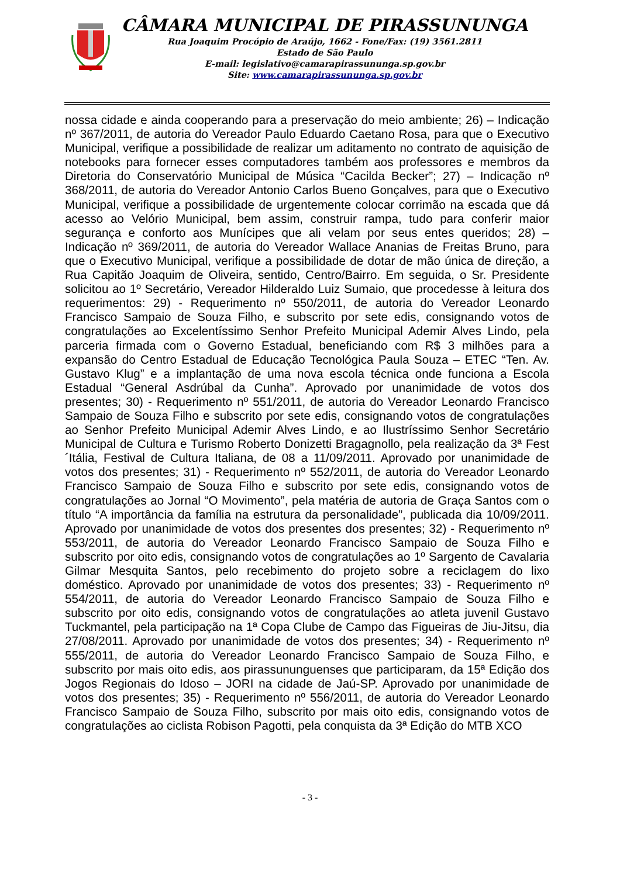CÂMARA MUNICIPAL DE PIRASSUNUNGA
Rua Joaquim Procópio de Araújo, 1662 - Fone/Fax: (19) 3561.2811
Estado de São Paulo
E-mail: legislativo@camarapirassununga.sp.gov.br
Site: www.camarapirassununga.sp.gov.br
nossa cidade e ainda cooperando para a preservação do meio ambiente; 26) – Indicação nº 367/2011, de autoria do Vereador Paulo Eduardo Caetano Rosa, para que o Executivo Municipal, verifique a possibilidade de realizar um aditamento no contrato de aquisição de notebooks para fornecer esses computadores também aos professores e membros da Diretoria do Conservatório Municipal de Música “Cacilda Becker”; 27) – Indicação nº 368/2011, de autoria do Vereador Antonio Carlos Bueno Gonçalves, para que o Executivo Municipal, verifique a possibilidade de urgentemente colocar corrimão na escada que dá acesso ao Velório Municipal, bem assim, construir rampa, tudo para conferir maior segurança e conforto aos Munícipes que ali velam por seus entes queridos; 28) – Indicação nº 369/2011, de autoria do Vereador Wallace Ananias de Freitas Bruno, para que o Executivo Municipal, verifique a possibilidade de dotar de mão única de direção, a Rua Capitão Joaquim de Oliveira, sentido, Centro/Bairro. Em seguida, o Sr. Presidente solicitou ao 1º Secretário, Vereador Hilderaldo Luiz Sumaio, que procedesse à leitura dos requerimentos: 29) - Requerimento nº 550/2011, de autoria do Vereador Leonardo Francisco Sampaio de Souza Filho, e subscrito por sete edis, consignando votos de congratulações ao Excelentíssimo Senhor Prefeito Municipal Ademir Alves Lindo, pela parceria firmada com o Governo Estadual, beneficiando com R$ 3 milhões para a expansão do Centro Estadual de Educação Tecnológica Paula Souza – ETEC “Ten. Av. Gustavo Klug” e a implantação de uma nova escola técnica onde funciona a Escola Estadual “General Asdrúbal da Cunha”. Aprovado por unanimidade de votos dos presentes; 30) - Requerimento nº 551/2011, de autoria do Vereador Leonardo Francisco Sampaio de Souza Filho e subscrito por sete edis, consignando votos de congratulações ao Senhor Prefeito Municipal Ademir Alves Lindo, e ao Ilustríssimo Senhor Secretário Municipal de Cultura e Turismo Roberto Donizetti Bragagnollo, pela realização da 3ª Fest´Itália, Festival de Cultura Italiana, de 08 a 11/09/2011. Aprovado por unanimidade de votos dos presentes; 31) - Requerimento nº 552/2011, de autoria do Vereador Leonardo Francisco Sampaio de Souza Filho e subscrito por sete edis, consignando votos de congratulações ao Jornal “O Movimento”, pela matéria de autoria de Graça Santos com o título “A importância da família na estrutura da personalidade”, publicada dia 10/09/2011. Aprovado por unanimidade de votos dos presentes dos presentes; 32) - Requerimento nº 553/2011, de autoria do Vereador Leonardo Francisco Sampaio de Souza Filho e subscrito por oito edis, consignando votos de congratulações ao 1º Sargento de Cavalaria Gilmar Mesquita Santos, pelo recebimento do projeto sobre a reciclagem do lixo doméstico. Aprovado por unanimidade de votos dos presentes; 33) - Requerimento nº 554/2011, de autoria do Vereador Leonardo Francisco Sampaio de Souza Filho e subscrito por oito edis, consignando votos de congratulações ao atleta juvenil Gustavo Tuckmantel, pela participação na 1ª Copa Clube de Campo das Figueiras de Jiu-Jitsu, dia 27/08/2011. Aprovado por unanimidade de votos dos presentes; 34) - Requerimento nº 555/2011, de autoria do Vereador Leonardo Francisco Sampaio de Souza Filho, e subscrito por mais oito edis, aos pirassununguenses que participaram, da 15ª Edição dos Jogos Regionais do Idoso – JORI na cidade de Jaú-SP. Aprovado por unanimidade de votos dos presentes; 35) - Requerimento nº 556/2011, de autoria do Vereador Leonardo Francisco Sampaio de Souza Filho, subscrito por mais oito edis, consignando votos de congratulações ao ciclista Robison Pagotti, pela conquista da 3ª Edição do MTB XCO
- 3 -